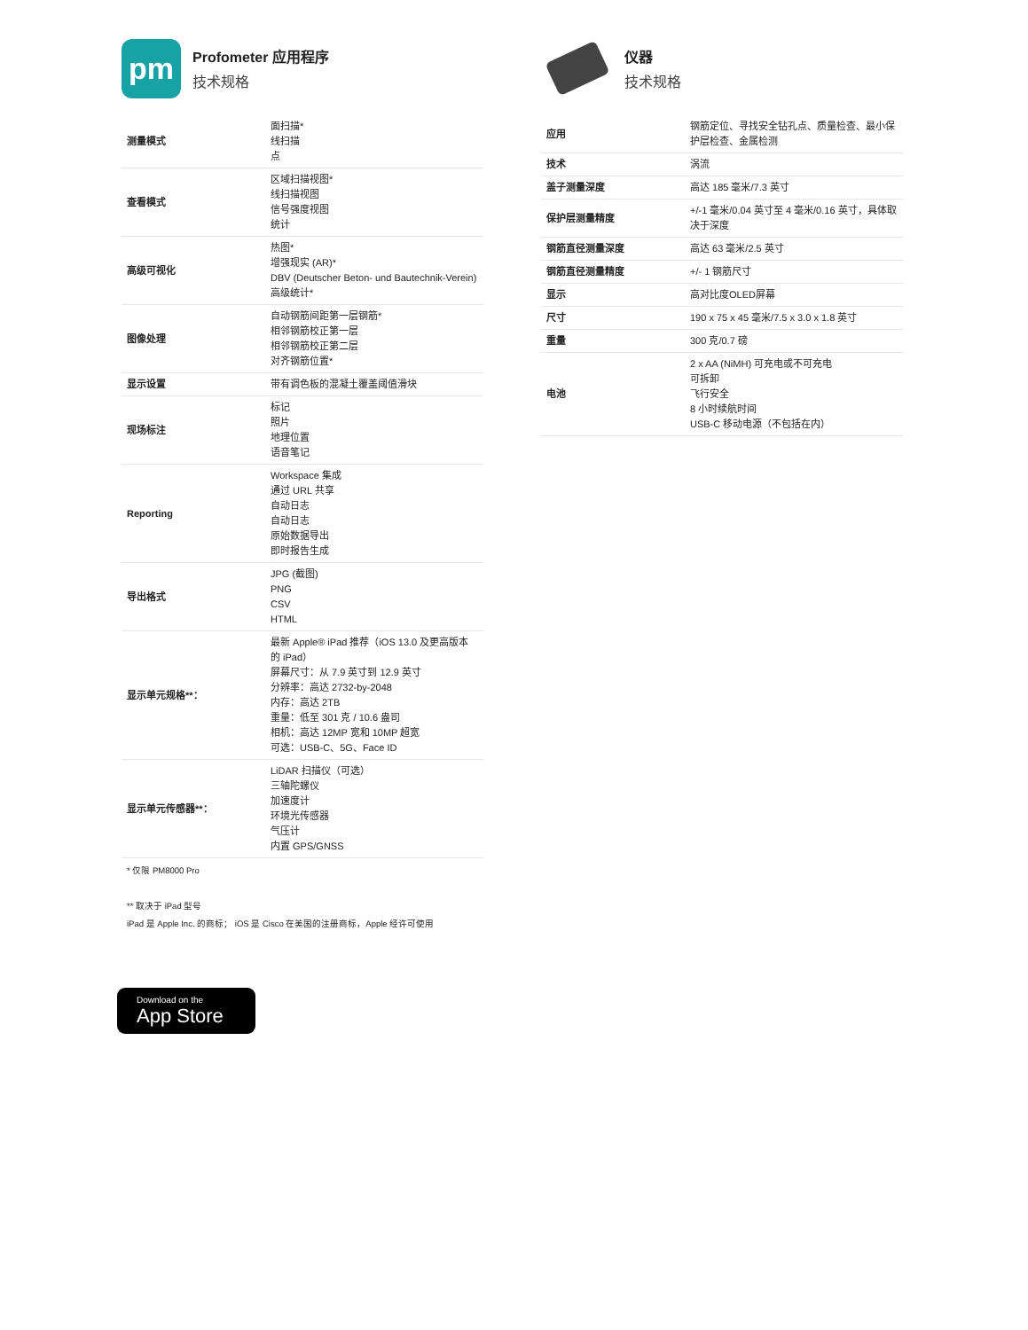pm
Profometer 应用程序
技术规格
| 测量模式 | 面扫描* 线扫描 点 |
| 查看模式 | 区域扫描视图* 线扫描视图 信号强度视图 统计 |
| 高级可视化 | 热图* 增强现实 (AR)* DBV (Deutscher Beton- und Bautechnik-Verein) 高级统计* |
| 图像处理 | 自动钢筋间距第一层钢筋* 相邻钢筋校正第一层 相邻钢筋校正第二层 对齐钢筋位置* |
| 显示设置 | 带有调色板的混凝土覆盖阈值滑块 |
| 现场标注 | 标记 照片 地理位置 语音笔记 |
| Reporting | Workspace 集成 通过 URL 共享 自动日志 自动日志 原始数据导出 即时报告生成 |
| 导出格式 | JPG (截图) PNG CSV HTML |
| 显示单元规格**： | 最新 Apple® iPad 推荐（iOS 13.0 及更高版本的 iPad） 屏幕尺寸：从 7.9 英寸到 12.9 英寸 分辨率：高达 2732-by-2048 内存：高达 2TB 重量：低至 301 克 / 10.6 盎司 相机：高达 12MP 宽和 10MP 超宽 可选：USB-C、5G、Face ID |
| 显示单元传感器**： | LiDAR 扫描仪（可选） 三轴陀螺仪 加速度计 环境光传感器 气压计 内置 GPS/GNSS |
* 仅限 PM8000 Pro
** 取决于 iPad 型号
iPad 是 Apple Inc. 的商标； iOS 是 Cisco 在美国的注册商标，Apple 经许可使用
仪器
技术规格
| 应用 | 钢筋定位、寻找安全钻孔点、质量检查、最小保护层检查、金属检测 |
| 技术 | 涡流 |
| 盖子测量深度 | 高达 185 毫米/7.3 英寸 |
| 保护层测量精度 | +/-1 毫米/0.04 英寸至 4 毫米/0.16 英寸，具体取决于深度 |
| 钢筋直径测量深度 | 高达 63 毫米/2.5 英寸 |
| 钢筋直径测量精度 | +/- 1 钢筋尺寸 |
| 显示 | 高对比度OLED屏幕 |
| 尺寸 | 190 x 75 x 45 毫米/7.5 x 3.0 x 1.8 英寸 |
| 重量 | 300 克/0.7 磅 |
| 电池 | 2 x AA (NiMH) 可充电或不可充电 可拆卸 飞行安全 8 小时续航时间 USB-C 移动电源（不包括在内） |
Download on the
App Store